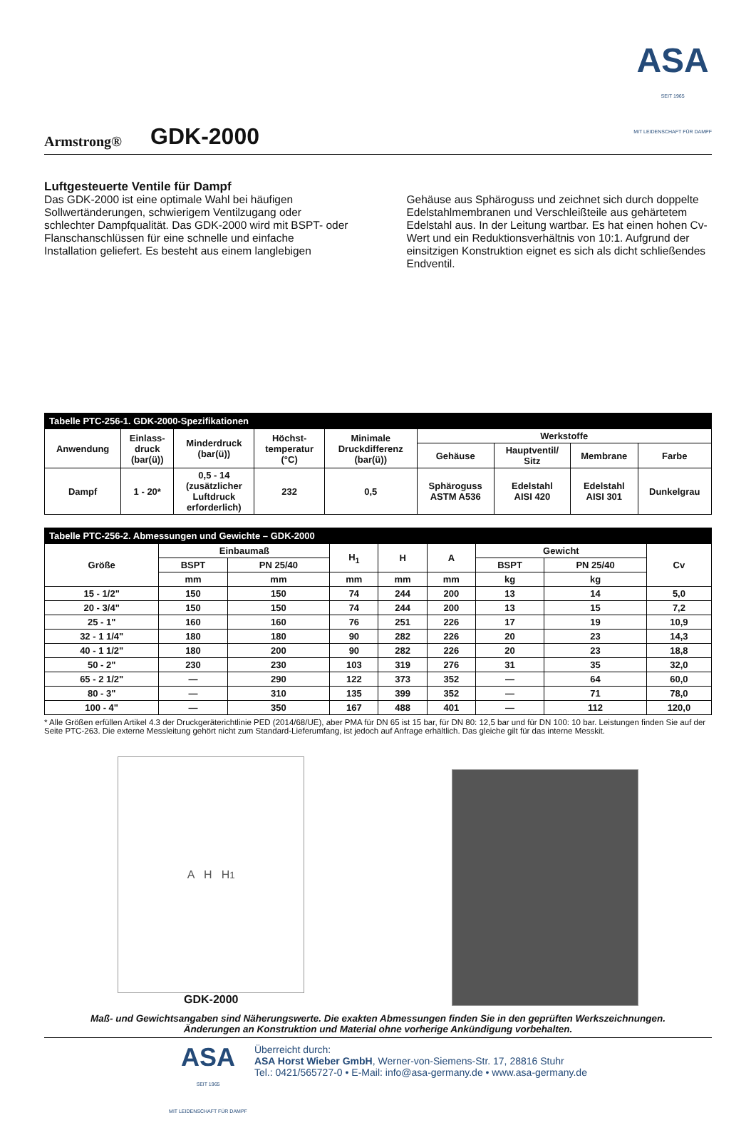Armstrong®
GDK-2000
ASA
SEIT 1965
MIT LEIDENSCHAFT FÜR DAMPF
Luftgesteuerte Ventile für Dampf
Das GDK-2000 ist eine optimale Wahl bei häufigen Sollwertänderungen, schwierigem Ventilzugang oder schlechter Dampfqualität. Das GDK-2000 wird mit BSPT- oder Flanschanschlüssen für eine schnelle und einfache Installation geliefert. Es besteht aus einem langlebigen
Gehäuse aus Sphäroguss und zeichnet sich durch doppelte Edelstahlmembranen und Verschleißteile aus gehärtetem Edelstahl aus. In der Leitung wartbar. Es hat einen hohen Cv-Wert und ein Reduktionsverhältnis von 10:1. Aufgrund der einsitzigen Konstruktion eignet es sich als dicht schließendes Endventil.
| Tabelle PTC-256-1. GDK-2000-Spezifikationen | | | | | | | | |
| Anwendung | Einlass- druck (bar(ü)) | Minderdruck (bar(ü)) | Höchst- temperatur (°C) | Minimale Druckdifferenz (bar(ü)) | Werkstoffe | | | |
| | | | | | Gehäuse | Hauptventil/ Sitz | Membrane | Farbe |
| Dampf | 1 - 20* | 0,5 - 14 (zusätzlicher Luftdruck erforderlich) | 232 | 0,5 | Sphäroguss ASTM A536 | Edelstahl AISI 420 | Edelstahl AISI 301 | Dunkelgrau |
| Tabelle PTC-256-2. Abmessungen und Gewichte – GDK-2000 | | | | | | | | |
| Größe | Einbaumaß | | H<sub>1</sub> | H | A | Gewicht | | Cv |
| | BSPT | PN 25/40 | | | | BSPT | PN 25/40 | |
| | mm | mm | mm | mm | mm | kg | kg | |
| 15 - 1/2" | 150 | 150 | 74 | 244 | 200 | 13 | 14 | 5,0 |
| 20 - 3/4" | 150 | 150 | 74 | 244 | 200 | 13 | 15 | 7,2 |
| 25 - 1" | 160 | 160 | 76 | 251 | 226 | 17 | 19 | 10,9 |
| 32 - 1 1/4" | 180 | 180 | 90 | 282 | 226 | 20 | 23 | 14,3 |
| 40 - 1 1/2" | 180 | 200 | 90 | 282 | 226 | 20 | 23 | 18,8 |
| 50 - 2" | 230 | 230 | 103 | 319 | 276 | 31 | 35 | 32,0 |
| 65 - 2 1/2" | — | 290 | 122 | 373 | 352 | — | 64 | 60,0 |
| 80 - 3" | — | 310 | 135 | 399 | 352 | — | 71 | 78,0 |
| 100 - 4" | — | 350 | 167 | 488 | 401 | — | 112 | 120,0 |
* Alle Größen erfüllen Artikel 4.3 der Druckgeräterichtlinie PED (2014/68/UE), aber PMA für DN 65 ist 15 bar, für DN 80: 12,5 bar und für DN 100: 10 bar. Leistungen finden Sie auf der Seite PTC-263. Die externe Messleitung gehört nicht zum Standard-Lieferumfang, ist jedoch auf Anfrage erhältlich. Das gleiche gilt für das interne Messkit.
A H H<sub>1</sub>
GDK-2000
Maß- und Gewichtsangaben sind Näherungswerte. Die exakten Abmessungen finden Sie in den geprüften Werkszeichnungen.
Änderungen an Konstruktion und Material ohne vorherige Ankündigung vorbehalten.
ASA
SEIT 1965
MIT LEIDENSCHAFT FÜR DAMPF
Überreicht durch:
ASA Horst Wieber GmbH, Werner-von-Siemens-Str. 17, 28816 Stuhr
Tel.: 0421/565727-0 • E-Mail: info@asa-germany.de • www.asa-germany.de